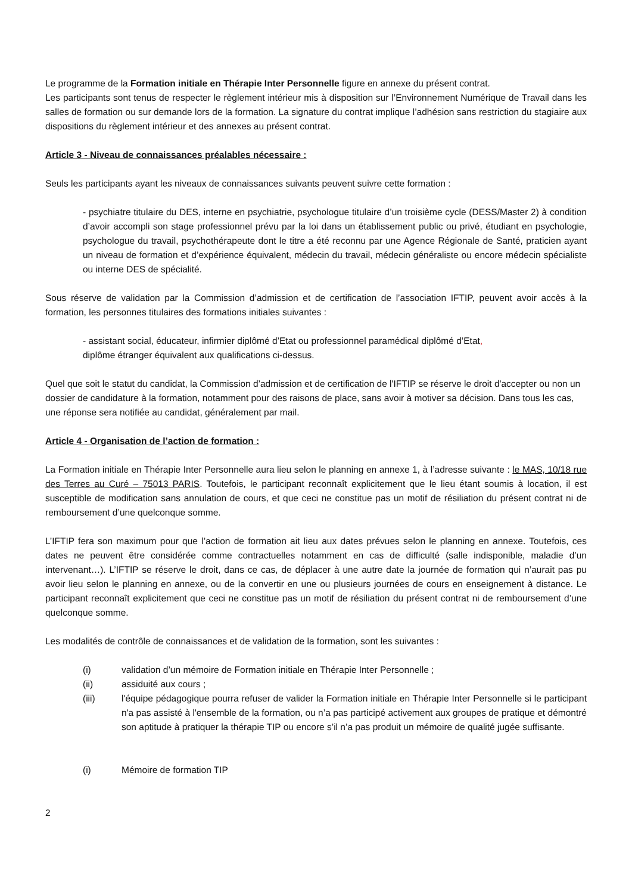Le programme de la Formation initiale en Thérapie Inter Personnelle figure en annexe du présent contrat.
Les participants sont tenus de respecter le règlement intérieur mis à disposition sur l’Environnement Numérique de Travail dans les salles de formation ou sur demande lors de la formation. La signature du contrat implique l’adhésion sans restriction du stagiaire aux dispositions du règlement intérieur et des annexes au présent contrat.
Article 3 - Niveau de connaissances préalables nécessaire :
Seuls les participants ayant les niveaux de connaissances suivants peuvent suivre cette formation :
- psychiatre titulaire du DES, interne en psychiatrie, psychologue titulaire d’un troisième cycle (DESS/Master 2) à condition d’avoir accompli son stage professionnel prévu par la loi dans un établissement public ou privé, étudiant en psychologie, psychologue du travail, psychothérapeute dont le titre a été reconnu par une Agence Régionale de Santé, praticien ayant un niveau de formation et d’expérience équivalent, médecin du travail, médecin généraliste ou encore médecin spécialiste ou interne DES de spécialité.
Sous réserve de validation par la Commission d’admission et de certification de l’association IFTIP, peuvent avoir accès à la formation, les personnes titulaires des formations initiales suivantes :
- assistant social, éducateur, infirmier diplômé d’Etat ou professionnel paramédical diplômé d’Etat,
diplôme étranger équivalent aux qualifications ci-dessus.
Quel que soit le statut du candidat, la Commission d’admission et de certification de l'IFTIP se réserve le droit d'accepter ou non un dossier de candidature à la formation, notamment pour des raisons de place, sans avoir à motiver sa décision. Dans tous les cas, une réponse sera notifiée au candidat, généralement par mail.
Article 4 - Organisation de l’action de formation :
La Formation initiale en Thérapie Inter Personnelle aura lieu selon le planning en annexe 1, à l’adresse suivante : le MAS, 10/18 rue des Terres au Curé – 75013 PARIS. Toutefois, le participant reconnaît explicitement que le lieu étant soumis à location, il est susceptible de modification sans annulation de cours, et que ceci ne constitue pas un motif de résiliation du présent contrat ni de remboursement d’une quelconque somme.
L’IFTIP fera son maximum pour que l’action de formation ait lieu aux dates prévues selon le planning en annexe. Toutefois, ces dates ne peuvent être considérée comme contractuelles notamment en cas de difficulté (salle indisponible, maladie d’un intervenant…). L’IFTIP se réserve le droit, dans ce cas, de déplacer à une autre date la journée de formation qui n’aurait pas pu avoir lieu selon le planning en annexe, ou de la convertir en une ou plusieurs journées de cours en enseignement à distance. Le participant reconnaît explicitement que ceci ne constitue pas un motif de résiliation du présent contrat ni de remboursement d’une quelconque somme.
Les modalités de contrôle de connaissances et de validation de la formation, sont les suivantes :
(i) validation d’un mémoire de Formation initiale en Thérapie Inter Personnelle ;
(ii) assiduité aux cours ;
(iii) l'équipe pédagogique pourra refuser de valider la Formation initiale en Thérapie Inter Personnelle si le participant n'a pas assisté à l'ensemble de la formation, ou n’a pas participé activement aux groupes de pratique et démontré son aptitude à pratiquer la thérapie TIP ou encore s’il n’a pas produit un mémoire de qualité jugée suffisante.
(i) Mémoire de formation TIP
2